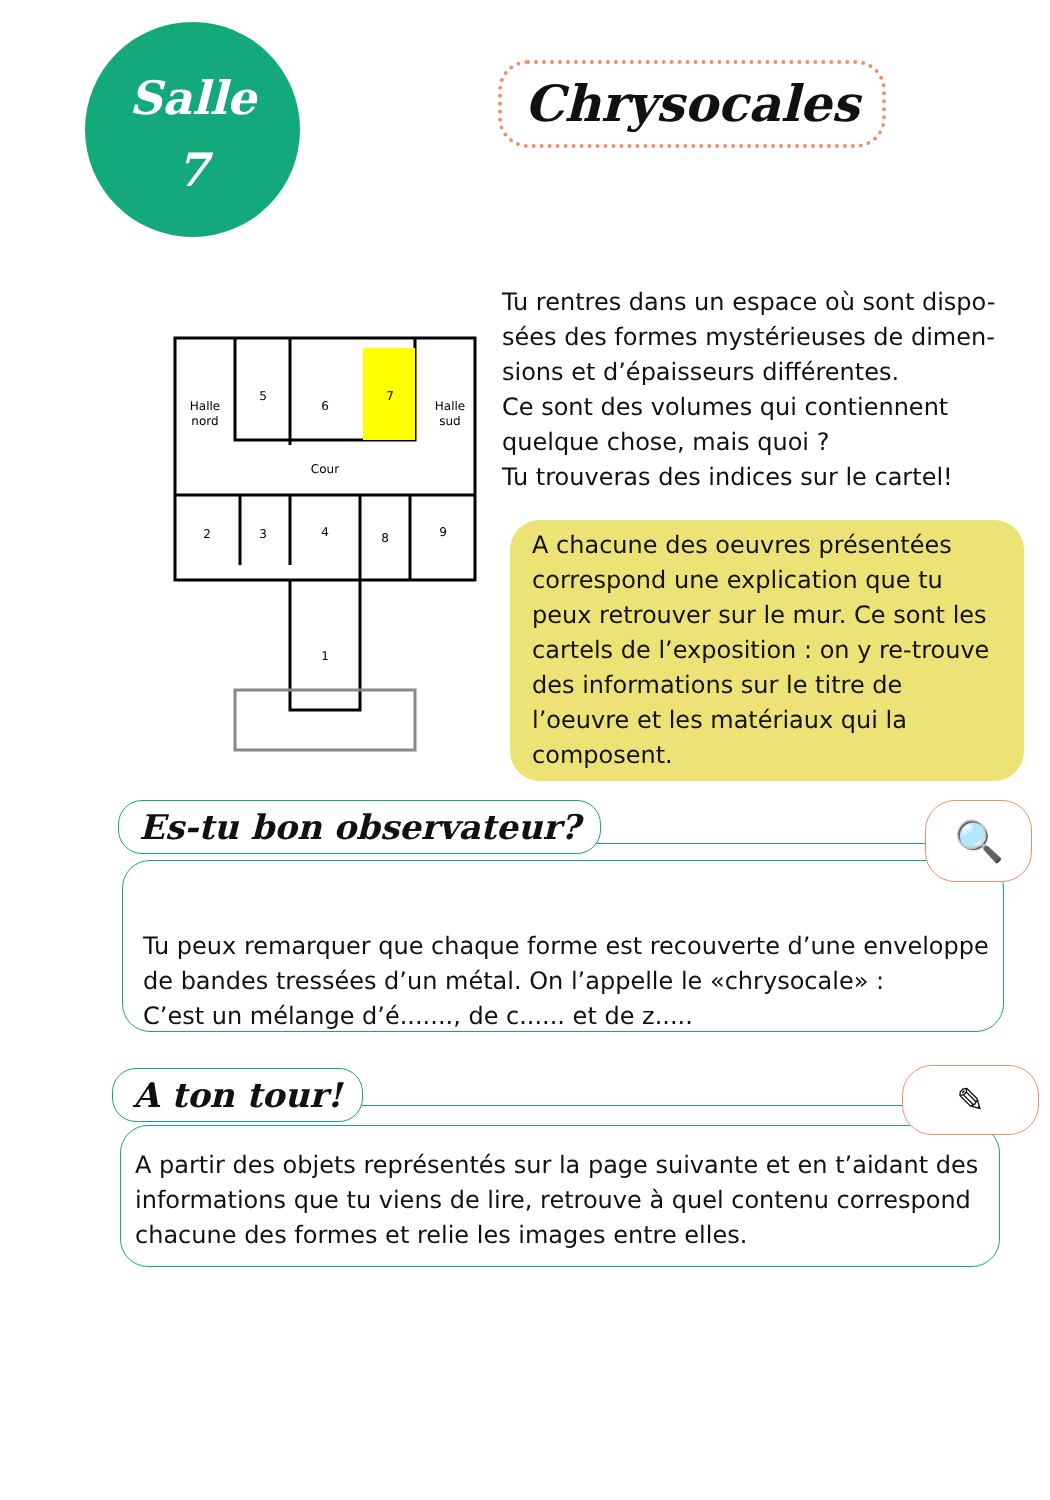Salle
7
Chrysocales
Halle
nord
5
6
7
Halle
sud
Cour
2
3
4
8
9
1
Tu rentres dans un espace où sont dispo-sées des formes mystérieuses de dimen-sions et d’épaisseurs différentes.
Ce sont des volumes qui contiennent quelque chose, mais quoi ?
Tu trouveras des indices sur le cartel!
A chacune des oeuvres présentées correspond une explication que tu peux retrouver sur le mur. Ce sont les cartels de l’exposition : on y re-trouve des informations sur le titre de l’oeuvre et les matériaux qui la composent.
Tu peux remarquer que chaque forme est recouverte d’une enveloppe de bandes tressées d’un métal. On l’appelle le «chrysocale» :
C’est un mélange d’é......., de c...... et de z.....
Es-tu bon observateur? 🔍
A partir des objets représentés sur la page suivante et en t’aidant des informations que tu viens de lire, retrouve à quel contenu correspond chacune des formes et relie les images entre elles.
A ton tour! ✎